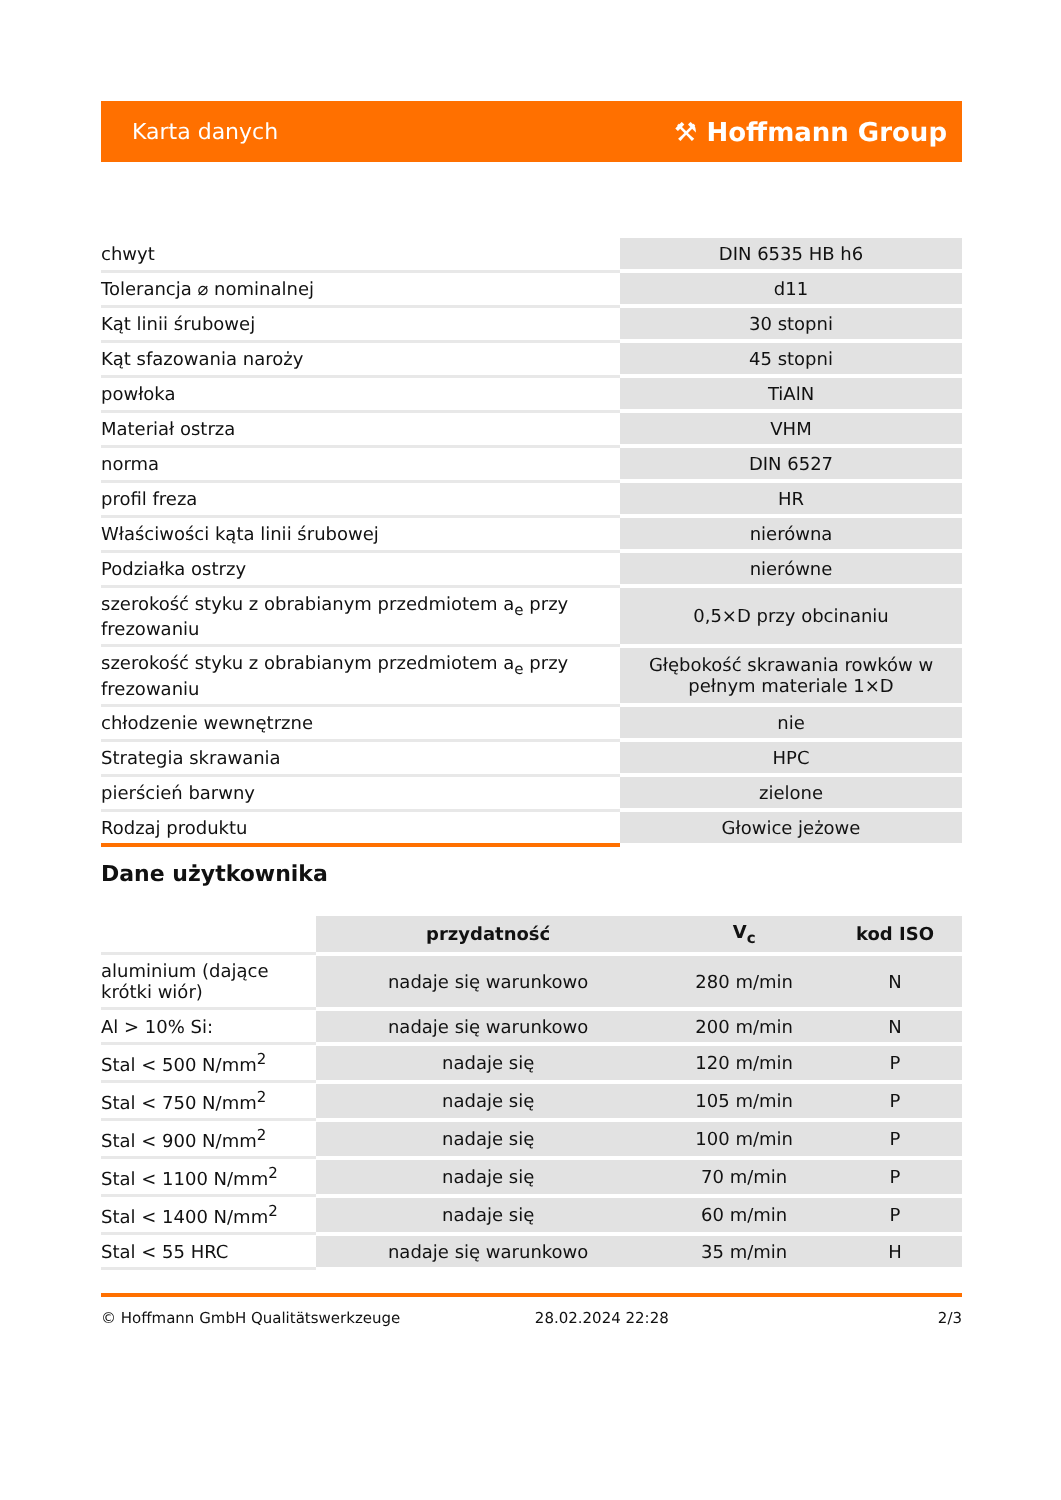Karta danych ⚒ Hoffmann Group
| chwyt | DIN 6535 HB h6 |
| Tolerancja ⌀ nominalnej | d11 |
| Kąt linii śrubowej | 30 stopni |
| Kąt sfazowania naroży | 45 stopni |
| powłoka | TiAlN |
| Materiał ostrza | VHM |
| norma | DIN 6527 |
| profil freza | HR |
| Właściwości kąta linii śrubowej | nierówna |
| Podziałka ostrzy | nierówne |
| szerokość styku z obrabianym przedmiotem a<sub>e</sub> przy frezowaniu | 0,5×D przy obcinaniu |
| szerokość styku z obrabianym przedmiotem a<sub>e</sub> przy frezowaniu | Głębokość skrawania rowków w pełnym materiale 1×D |
| chłodzenie wewnętrzne | nie |
| Strategia skrawania | HPC |
| pierścień barwny | zielone |
| Rodzaj produktu | Głowice jeżowe |
Dane użytkownika
| | przydatność | V<sub>c</sub> | kod ISO |
| aluminium (dające krótki wiór) | nadaje się warunkowo | 280 m/min | N |
| Al > 10% Si: | nadaje się warunkowo | 200 m/min | N |
| Stal < 500 N/mm<sup>2</sup> | nadaje się | 120 m/min | P |
| Stal < 750 N/mm<sup>2</sup> | nadaje się | 105 m/min | P |
| Stal < 900 N/mm<sup>2</sup> | nadaje się | 100 m/min | P |
| Stal < 1100 N/mm<sup>2</sup> | nadaje się | 70 m/min | P |
| Stal < 1400 N/mm<sup>2</sup> | nadaje się | 60 m/min | P |
| Stal < 55 HRC | nadaje się warunkowo | 35 m/min | H |
© Hoffmann GmbH Qualitätswerkzeuge 28.02.2024 22:28 2/3